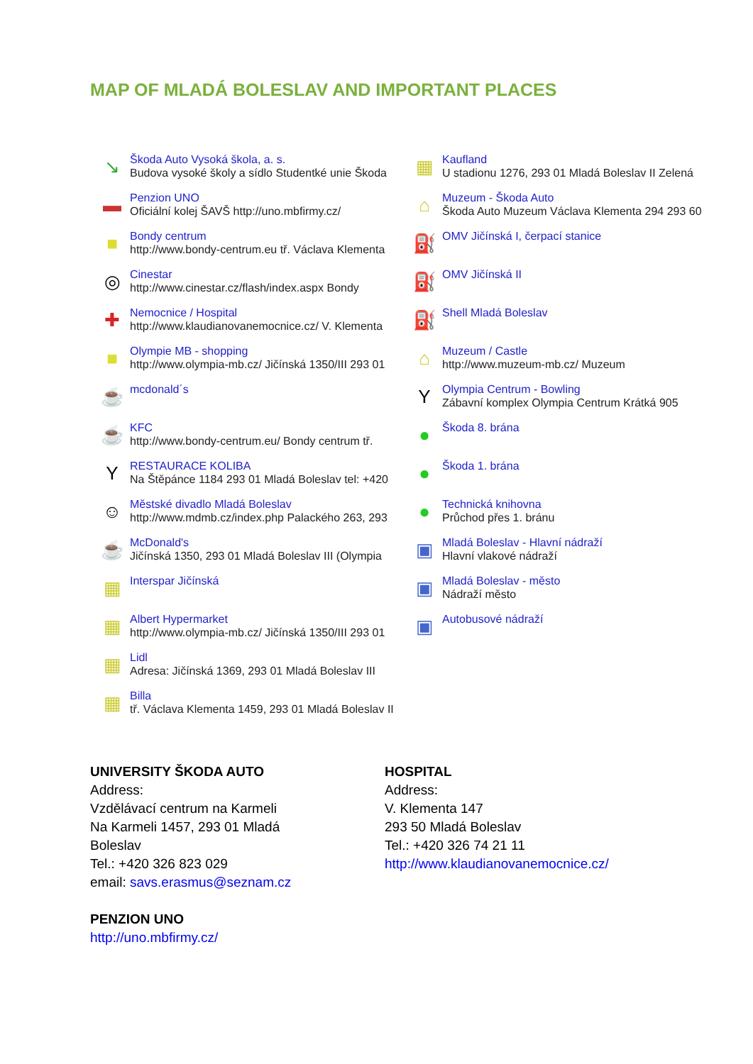MAP OF MLADÁ BOLESLAV AND IMPORTANT PLACES
↘
Škoda Auto Vysoká škola, a. s.
Budova vysoké školy a sídlo Studentké unie Škoda
▬
Penzion UNO
Oficiální kolej ŠAVŠ http://uno.mbfirmy.cz/
■
Bondy centrum
http://www.bondy-centrum.eu tř. Václava Klementa
◎
Cinestar
http://www.cinestar.cz/flash/index.aspx Bondy
✚
Nemocnice / Hospital
http://www.klaudianovanemocnice.cz/ V. Klementa
■
Olympie MB - shopping
http://www.olympia-mb.cz/ Jičínská 1350/III 293 01
☕
mcdonald´s
☕
KFC
http://www.bondy-centrum.eu/ Bondy centrum tř.
Y
RESTAURACE KOLIBA
Na Štěpánce 1184 293 01 Mladá Boleslav tel: +420
☺
Městské divadlo Mladá Boleslav
http://www.mdmb.cz/index.php Palackého 263, 293
☕
McDonald's
Jičínská 1350, 293 01 Mladá Boleslav III (Olympia
▦
Interspar Jičínská
▦
Albert Hypermarket
http://www.olympia-mb.cz/ Jičínská 1350/III 293 01
▦
Lidl
Adresa: Jičínská 1369, 293 01 Mladá Boleslav III
▦
Billa
tř. Václava Klementa 1459, 293 01 Mladá Boleslav II
▦
Kaufland
U stadionu 1276, 293 01 Mladá Boleslav II Zelená
⌂
Muzeum - Škoda Auto
Škoda Auto Muzeum Václava Klementa 294 293 60
⛽
OMV Jičínská I, čerpací stanice
⛽
OMV Jičínská II
⛽
Shell Mladá Boleslav
⌂
Muzeum / Castle
http://www.muzeum-mb.cz/ Muzeum
Y
Olympia Centrum - Bowling
Zábavní komplex Olympia Centrum Krátká 905
●
Škoda 8. brána
●
Škoda 1. brána
●
Technická knihovna
Průchod přes 1. bránu
▣
Mladá Boleslav - Hlavní nádraží
Hlavní vlakové nádraží
▣
Mladá Boleslav - město
Nádraží město
▣
Autobusové nádraží
UNIVERSITY ŠKODA AUTO
Address:
Vzdělávací centrum na Karmeli
Na Karmeli 1457, 293 01 Mladá
Boleslav
Tel.: +420 326 823 029
email: savs.erasmus@seznam.cz
PENZION UNO
http://uno.mbfirmy.cz/
HOSPITAL
Address:
V. Klementa 147
293 50 Mladá Boleslav
Tel.: +420 326 74 21 11
http://www.klaudianovanemocnice.cz/